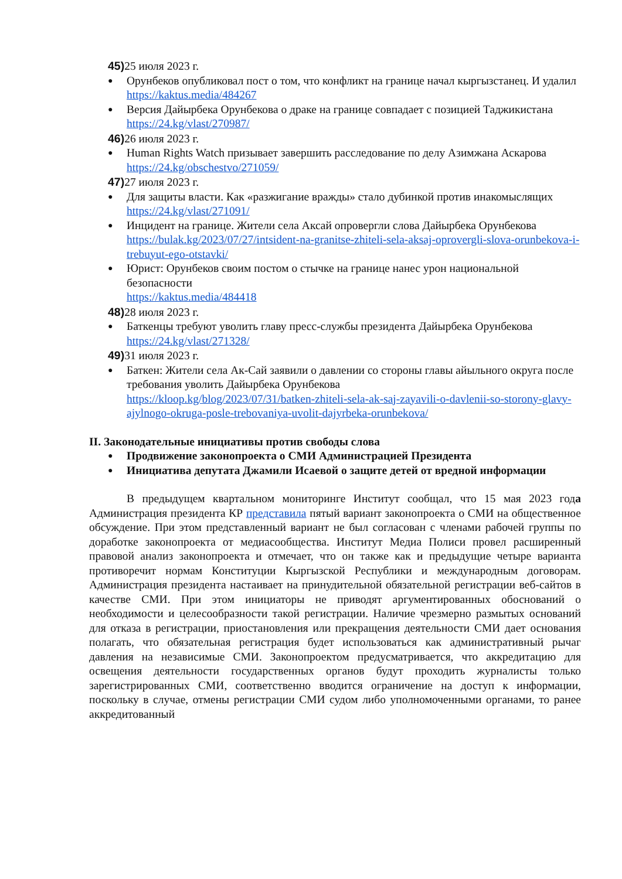45) 25 июля 2023 г.
Орунбеков опубликовал пост о том, что конфликт на границе начал кыргызстанец. И удалил
https://kaktus.media/484267
Версия Дайырбека Орунбекова о драке на границе совпадает с позицией Таджикистана
https://24.kg/vlast/270987/
46) 26 июля 2023 г.
Human Rights Watch призывает завершить расследование по делу Азимжана Аскарова
https://24.kg/obschestvo/271059/
47) 27 июля 2023 г.
Для защиты власти. Как «разжигание вражды» стало дубинкой против инакомыслящих
https://24.kg/vlast/271091/
Инцидент на границе. Жители села Аксай опровергли слова Дайырбека Орунбекова
https://bulak.kg/2023/07/27/intsident-na-granitse-zhiteli-sela-aksaj-oprovergli-slova-orunbekova-i-trebuyut-ego-otstavki/
Юрист: Орунбеков своим постом о стычке на границе нанес урон национальной безопасности
https://kaktus.media/484418
48) 28 июля 2023 г.
Баткенцы требуют уволить главу пресс-службы президента Дайырбека Орунбекова
https://24.kg/vlast/271328/
49) 31 июля 2023 г.
Баткен: Жители села Ак-Сай заявили о давлении со стороны главы айыльного округа после требования уволить Дайырбека Орунбекова
https://kloop.kg/blog/2023/07/31/batken-zhiteli-sela-ak-saj-zayavili-o-davlenii-so-storony-glavy-ajylnogo-okruga-posle-trebovaniya-uvolit-dajyrbeka-orunbekova/
II. Законодательные инициативы против свободы слова
Продвижение законопроекта о СМИ Администрацией Президента
Инициатива депутата Джамили Исаевой о защите детей от вредной информации
В предыдущем квартальном мониторинге Институт сообщал, что 15 мая 2023 года Администрация президента КР представила пятый вариант законопроекта о СМИ на общественное обсуждение. При этом представленный вариант не был согласован с членами рабочей группы по доработке законопроекта от медиасообщества. Институт Медиа Полиси провел расширенный правовой анализ законопроекта и отмечает, что он также как и предыдущие четыре варианта противоречит нормам Конституции Кыргызской Республики и международным договорам. Администрация президента настаивает на принудительной обязательной регистрации веб-сайтов в качестве СМИ. При этом инициаторы не приводят аргументированных обоснований о необходимости и целесообразности такой регистрации. Наличие чрезмерно размытых оснований для отказа в регистрации, приостановления или прекращения деятельности СМИ дает основания полагать, что обязательная регистрация будет использоваться как административный рычаг давления на независимые СМИ. Законопроектом предусматривается, что аккредитацию для освещения деятельности государственных органов будут проходить журналисты только зарегистрированных СМИ, соответственно вводится ограничение на доступ к информации, поскольку в случае, отмены регистрации СМИ судом либо уполномоченными органами, то ранее аккредитованный